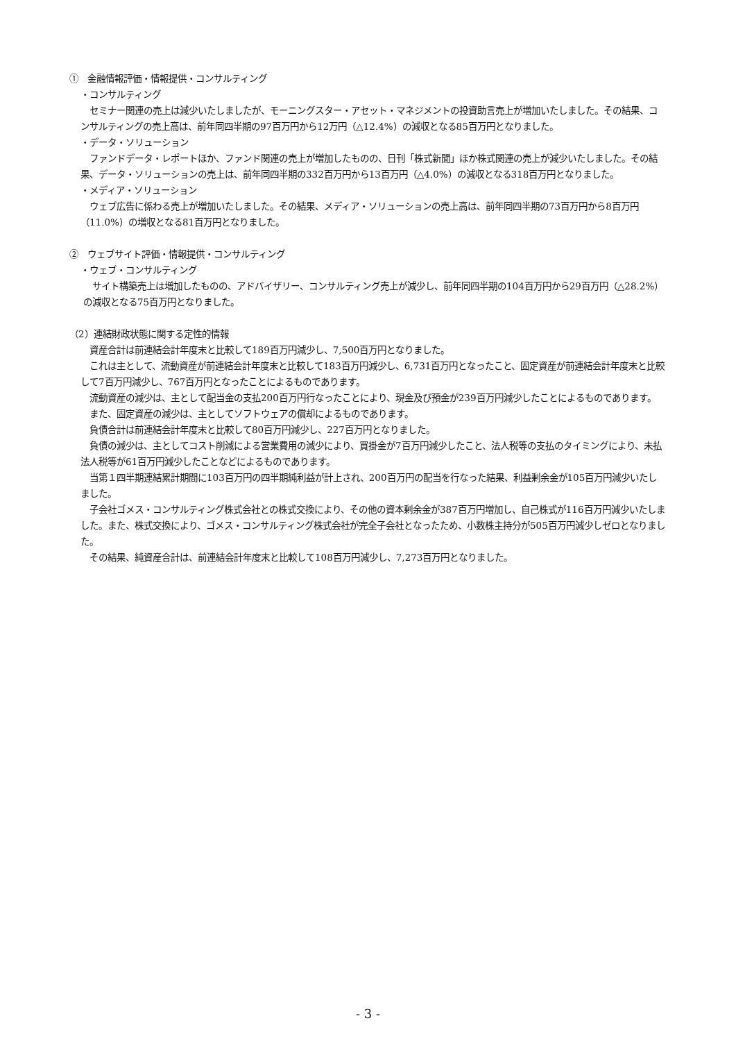①　金融情報評価・情報提供・コンサルティング
・コンサルティング
　セミナー関連の売上は減少いたしましたが、モーニングスター・アセット・マネジメントの投資助言売上が増加いたしました。その結果、コンサルティングの売上高は、前年同四半期の97百万円から12万円（△12.4%）の減収となる85百万円となりました。
・データ・ソリューション
　ファンドデータ・レポートほか、ファンド関連の売上が増加したものの、日刊「株式新聞」ほか株式関連の売上が減少いたしました。その結果、データ・ソリューションの売上は、前年同四半期の332百万円から13百万円（△4.0%）の減収となる318百万円となりました。
・メディア・ソリューション
　ウェブ広告に係わる売上が増加いたしました。その結果、メディア・ソリューションの売上高は、前年同四半期の73百万円から8百万円（11.0%）の増収となる81百万円となりました。
②　ウェブサイト評価・情報提供・コンサルティング
・ウェブ・コンサルティング
　サイト構築売上は増加したものの、アドバイザリー、コンサルティング売上が減少し、前年同四半期の104百万円から29百万円（△28.2%）の減収となる75百万円となりました。
（2）連結財政状態に関する定性的情報
　資産合計は前連結会計年度末と比較して189百万円減少し、7,500百万円となりました。
　これは主として、流動資産が前連結会計年度末と比較して183百万円減少し、6,731百万円となったこと、固定資産が前連結会計年度末と比較して7百万円減少し、767百万円となったことによるものであります。
　流動資産の減少は、主として配当金の支払200百万円行なったことにより、現金及び預金が239百万円減少したことによるものであります。
　また、固定資産の減少は、主としてソフトウェアの償却によるものであります。
　負債合計は前連結会計年度末と比較して80百万円減少し、227百万円となりました。
　負債の減少は、主としてコスト削減による営業費用の減少により、買掛金が7百万円減少したこと、法人税等の支払のタイミングにより、未払法人税等が61百万円減少したことなどによるものであります。
　当第１四半期連結累計期間に103百万円の四半期純利益が計上され、200百万円の配当を行なった結果、利益剰余金が105百万円減少いたしました。
　子会社ゴメス・コンサルティング株式会社との株式交換により、その他の資本剰余金が387百万円増加し、自己株式が116百万円減少いたしました。また、株式交換により、ゴメス・コンサルティング株式会社が完全子会社となったため、小数株主持分が505百万円減少しゼロとなりました。
　その結果、純資産合計は、前連結会計年度末と比較して108百万円減少し、7,273百万円となりました。
- 3 -